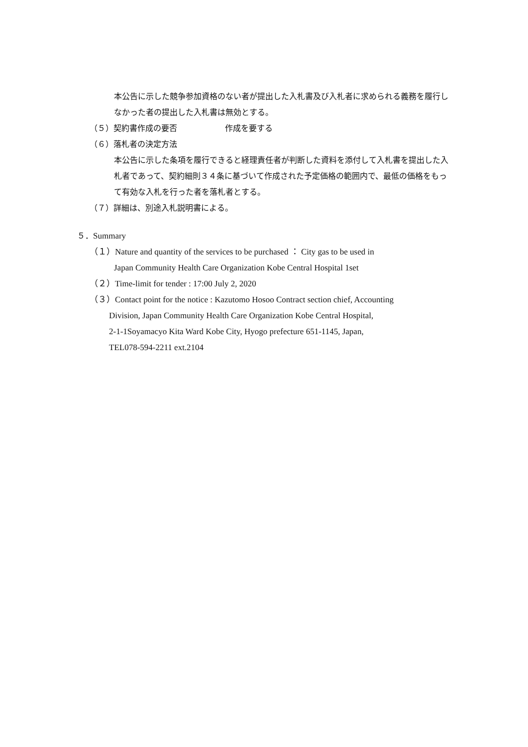本公告に示した競争参加資格のない者が提出した入札書及び入札者に求められる義務を履行しなかった者の提出した入札書は無効とする。
（５）契約書作成の要否　　　　　　作成を要する
（６）落札者の決定方法
本公告に示した条項を履行できると経理責任者が判断した資料を添付して入札書を提出した入札者であって、契約細則３４条に基づいて作成された予定価格の範囲内で、最低の価格をもって有効な入札を行った者を落札者とする。
（７）詳細は、別途入札説明書による。
５．Summary
（１）Nature and quantity of the services to be purchased ： City gas to be used in
Japan Community Health Care Organization Kobe Central Hospital 1set
（２）Time-limit for tender : 17:00 July 2, 2020
（３）Contact point for the notice : Kazutomo Hosoo Contract section chief, Accounting
Division, Japan Community Health Care Organization Kobe Central Hospital,
2-1-1Soyamacyo Kita Ward Kobe City, Hyogo prefecture 651-1145, Japan,
TEL078-594-2211 ext.2104